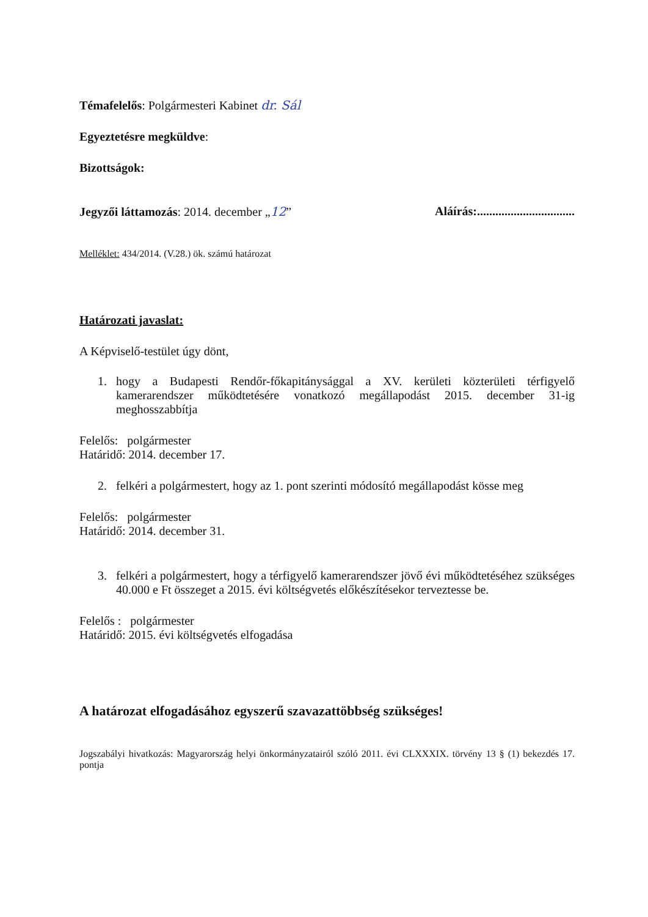Témafelelős: Polgármesteri Kabinet dr. Sál
Egyeztetésre megküldve:
Bizottságok:
Jegyzői láttamozás: 2014. december „12”
Aláírás:................................
Melléklet: 434/2014. (V.28.) ök. számú határozat
Határozati javaslat:
A Képviselő-testület úgy dönt,
1. hogy a Budapesti Rendőr-főkapitánysággal a XV. kerületi közterületi térfigyelő kamerarendszer működtetésére vonatkozó megállapodást 2015. december 31-ig meghosszabbítja
Felelős: polgármester
Határidő: 2014. december 17.
2. felkéri a polgármestert, hogy az 1. pont szerinti módosító megállapodást kösse meg
Felelős: polgármester
Határidő: 2014. december 31.
3. felkéri a polgármestert, hogy a térfigyelő kamerarendszer jövő évi működtetéséhez szükséges 40.000 e Ft összeget a 2015. évi költségvetés előkészítésekor terveztesse be.
Felelős : polgármester
Határidő: 2015. évi költségvetés elfogadása
A határozat elfogadásához egyszerű szavazattöbbség szükséges!
Jogszabályi hivatkozás: Magyarország helyi önkormányzatairól szóló 2011. évi CLXXXIX. törvény 13 § (1) bekezdés 17. pontja